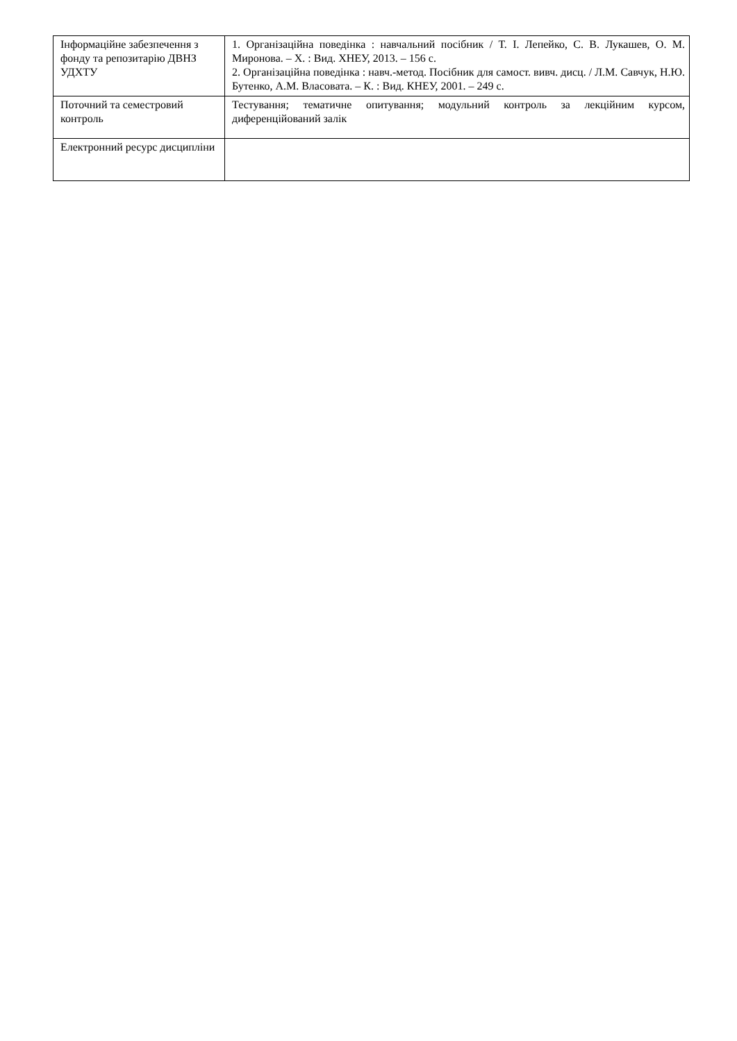| Інформаційне забезпечення з фонду та репозитарію ДВНЗ УДХТУ | 1. Організаційна поведінка : навчальний посібник / Т. І. Лепейко, С. В. Лукашев, О. М. Миронова. – Х. : Вид. ХНЕУ, 2013. – 156 с. 2. Організаційна поведінка : навч.-метод. Посібник для самост. вивч. дисц. / Л.М. Савчук, Н.Ю. Бутенко, А.М. Власовата. – К. : Вид. КНЕУ, 2001. – 249 с. |
| Поточний та семестровий контроль | Тестування; тематичне опитування; модульний контроль за лекційним курсом, диференційований залік |
| Електронний ресурс дисципліни | |